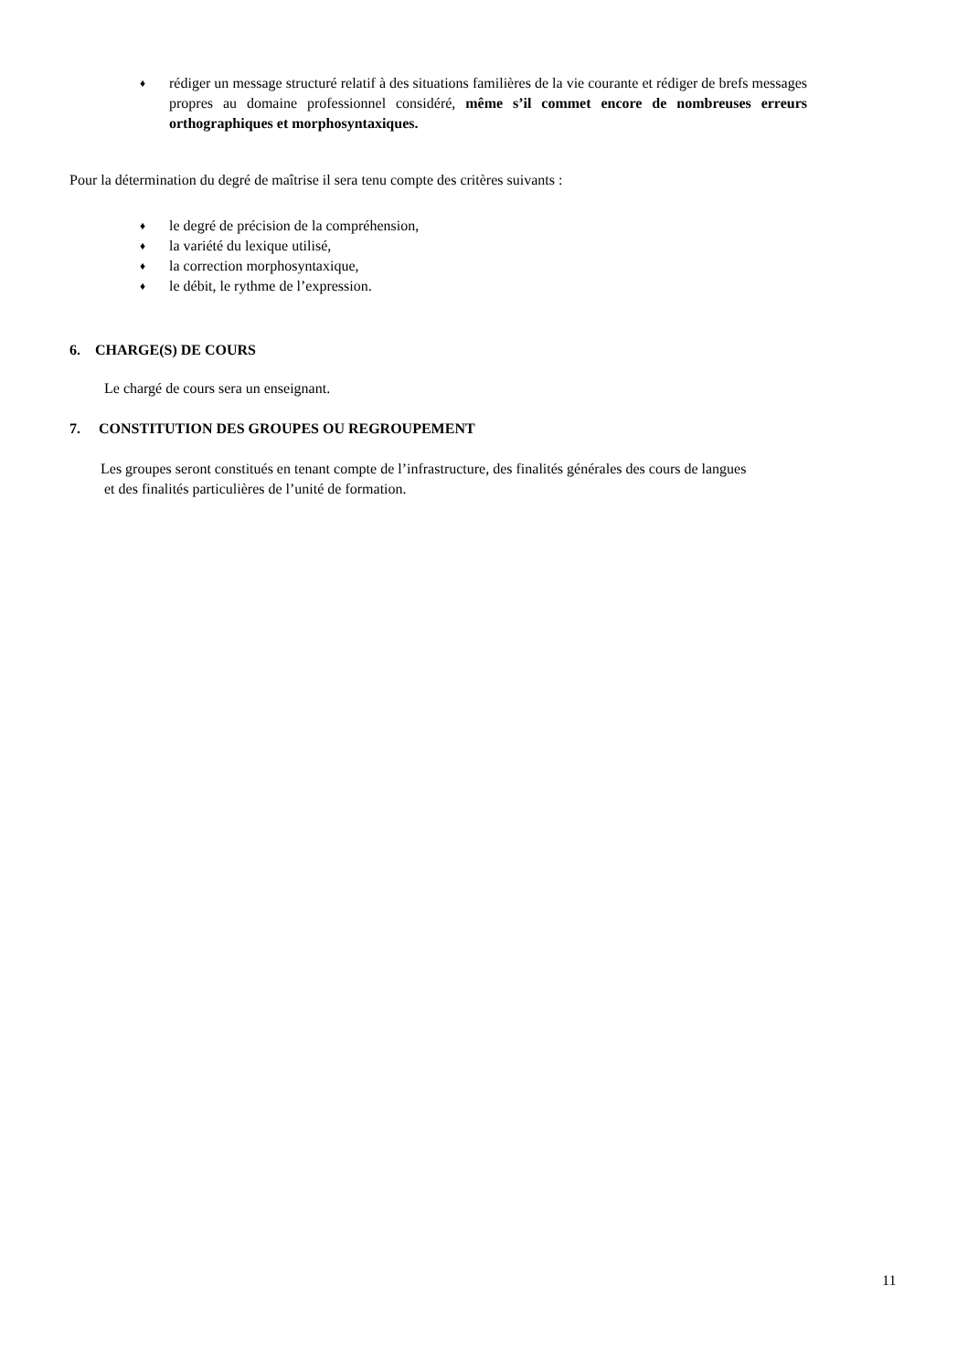♦ rédiger un message structuré relatif à des situations familières de la vie courante et rédiger de brefs messages propres au domaine professionnel considéré, même s’il commet encore de nombreuses erreurs orthographiques et morphosyntaxiques.
Pour la détermination du degré de maîtrise il sera tenu compte des critères suivants :
♦ le degré de précision de la compréhension,
♦ la variété du lexique utilisé,
♦ la correction morphosyntaxique,
♦ le débit, le rythme de l’expression.
6. CHARGE(S) DE COURS
Le chargé de cours sera un enseignant.
7. CONSTITUTION DES GROUPES OU REGROUPEMENT
Les groupes seront constitués en tenant compte de l’infrastructure, des finalités générales des cours de langues
et des finalités particulières de l’unité de formation.
11